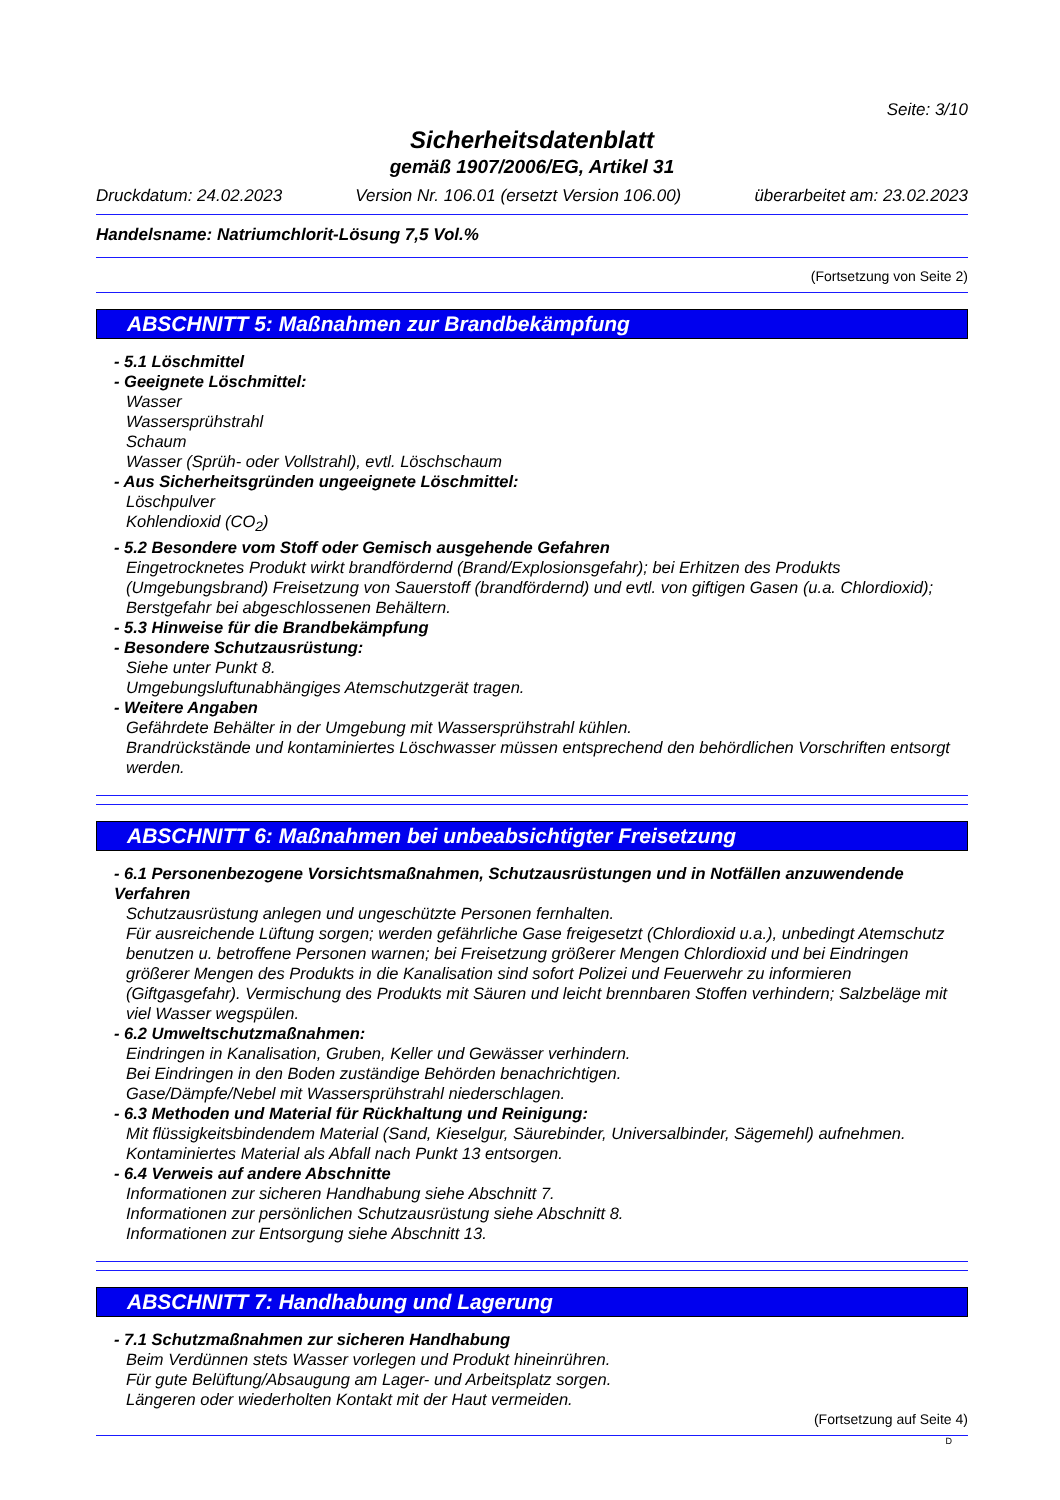Seite: 3/10
Sicherheitsdatenblatt
gemäß 1907/2006/EG, Artikel 31
Druckdatum: 24.02.2023 Version Nr. 106.01 (ersetzt Version 106.00) überarbeitet am: 23.02.2023
Handelsname: Natriumchlorit-Lösung 7,5 Vol.%
(Fortsetzung von Seite 2)
ABSCHNITT 5: Maßnahmen zur Brandbekämpfung
- 5.1 Löschmittel
- Geeignete Löschmittel:
Wasser
Wassersprühstrahl
Schaum
Wasser (Sprüh- oder Vollstrahl), evtl. Löschschaum
- Aus Sicherheitsgründen ungeeignete Löschmittel:
Löschpulver
Kohlendioxid (CO<sub>2</sub>)
- 5.2 Besondere vom Stoff oder Gemisch ausgehende Gefahren
Eingetrocknetes Produkt wirkt brandfördernd (Brand/Explosionsgefahr); bei Erhitzen des Produkts (Umgebungsbrand) Freisetzung von Sauerstoff (brandfördernd) und evtl. von giftigen Gasen (u.a. Chlordioxid); Berstgefahr bei abgeschlossenen Behältern.
- 5.3 Hinweise für die Brandbekämpfung
- Besondere Schutzausrüstung:
Siehe unter Punkt 8.
Umgebungsluftunabhängiges Atemschutzgerät tragen.
- Weitere Angaben
Gefährdete Behälter in der Umgebung mit Wassersprühstrahl kühlen.
Brandrückstände und kontaminiertes Löschwasser müssen entsprechend den behördlichen Vorschriften entsorgt werden.
ABSCHNITT 6: Maßnahmen bei unbeabsichtigter Freisetzung
- 6.1 Personenbezogene Vorsichtsmaßnahmen, Schutzausrüstungen und in Notfällen anzuwendende Verfahren
Schutzausrüstung anlegen und ungeschützte Personen fernhalten.
Für ausreichende Lüftung sorgen; werden gefährliche Gase freigesetzt (Chlordioxid u.a.), unbedingt Atemschutz benutzen u. betroffene Personen warnen; bei Freisetzung größerer Mengen Chlordioxid und bei Eindringen größerer Mengen des Produkts in die Kanalisation sind sofort Polizei und Feuerwehr zu informieren (Giftgasgefahr). Vermischung des Produkts mit Säuren und leicht brennbaren Stoffen verhindern; Salzbeläge mit viel Wasser wegspülen.
- 6.2 Umweltschutzmaßnahmen:
Eindringen in Kanalisation, Gruben, Keller und Gewässer verhindern.
Bei Eindringen in den Boden zuständige Behörden benachrichtigen.
Gase/Dämpfe/Nebel mit Wassersprühstrahl niederschlagen.
- 6.3 Methoden und Material für Rückhaltung und Reinigung:
Mit flüssigkeitsbindendem Material (Sand, Kieselgur, Säurebinder, Universalbinder, Sägemehl) aufnehmen.
Kontaminiertes Material als Abfall nach Punkt 13 entsorgen.
- 6.4 Verweis auf andere Abschnitte
Informationen zur sicheren Handhabung siehe Abschnitt 7.
Informationen zur persönlichen Schutzausrüstung siehe Abschnitt 8.
Informationen zur Entsorgung siehe Abschnitt 13.
ABSCHNITT 7: Handhabung und Lagerung
- 7.1 Schutzmaßnahmen zur sicheren Handhabung
Beim Verdünnen stets Wasser vorlegen und Produkt hineinrühren.
Für gute Belüftung/Absaugung am Lager- und Arbeitsplatz sorgen.
Längeren oder wiederholten Kontakt mit der Haut vermeiden.
(Fortsetzung auf Seite 4)
D